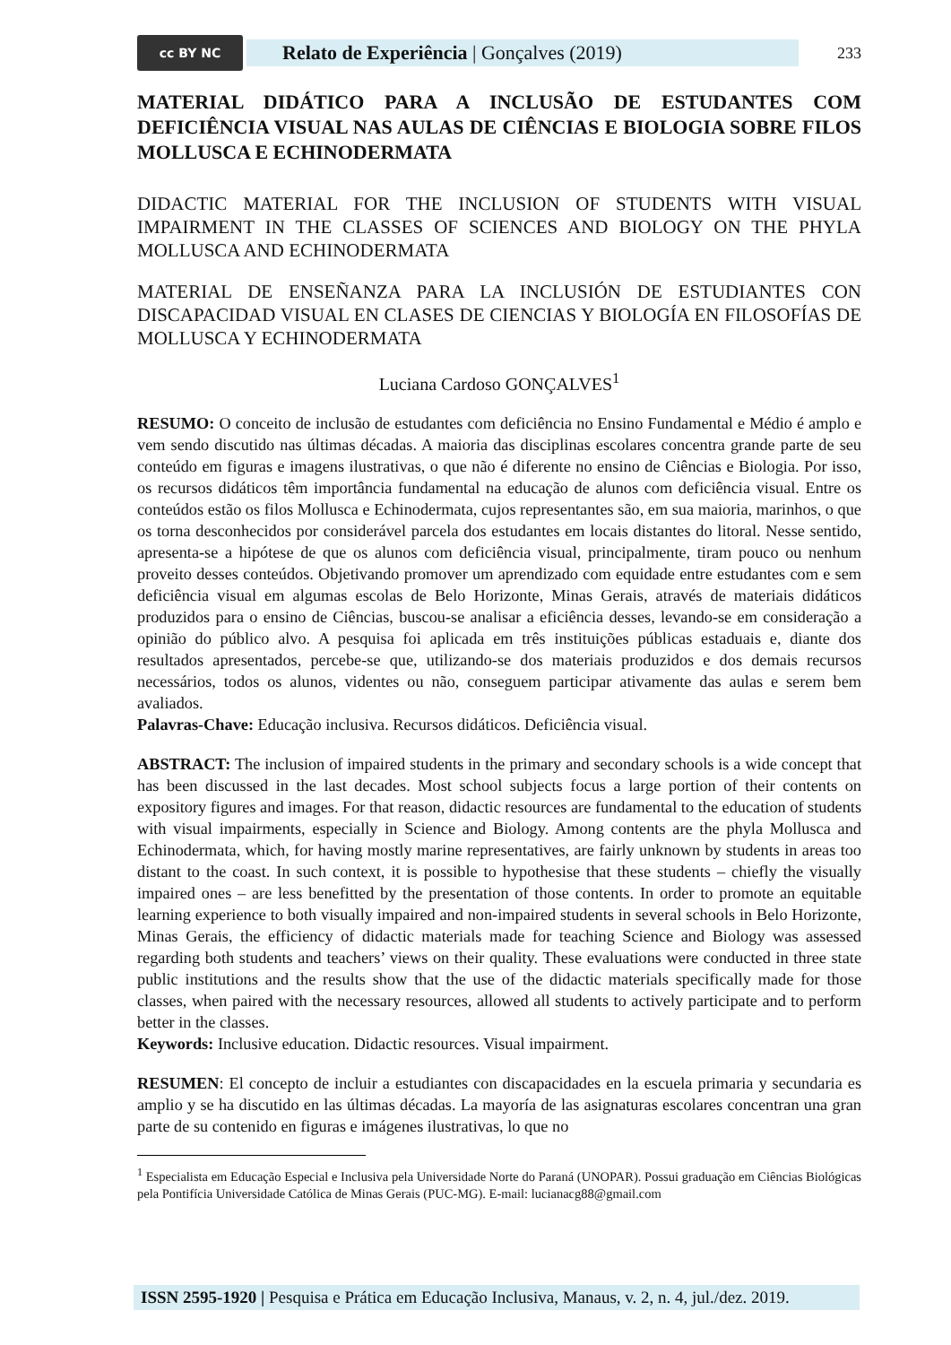cc BY NC
Relato de Experiência | Gonçalves (2019)
233
MATERIAL DIDÁTICO PARA A INCLUSÃO DE ESTUDANTES COM DEFICIÊNCIA VISUAL NAS AULAS DE CIÊNCIAS E BIOLOGIA SOBRE FILOS MOLLUSCA E ECHINODERMATA
DIDACTIC MATERIAL FOR THE INCLUSION OF STUDENTS WITH VISUAL IMPAIRMENT IN THE CLASSES OF SCIENCES AND BIOLOGY ON THE PHYLA MOLLUSCA AND ECHINODERMATA
MATERIAL DE ENSEÑANZA PARA LA INCLUSIÓN DE ESTUDIANTES CON DISCAPACIDAD VISUAL EN CLASES DE CIENCIAS Y BIOLOGÍA EN FILOSOFÍAS DE MOLLUSCA Y ECHINODERMATA
Luciana Cardoso GONÇALVES<sup>1</sup>
RESUMO: O conceito de inclusão de estudantes com deficiência no Ensino Fundamental e Médio é amplo e vem sendo discutido nas últimas décadas. A maioria das disciplinas escolares concentra grande parte de seu conteúdo em figuras e imagens ilustrativas, o que não é diferente no ensino de Ciências e Biologia. Por isso, os recursos didáticos têm importância fundamental na educação de alunos com deficiência visual. Entre os conteúdos estão os filos Mollusca e Echinodermata, cujos representantes são, em sua maioria, marinhos, o que os torna desconhecidos por considerável parcela dos estudantes em locais distantes do litoral. Nesse sentido, apresenta-se a hipótese de que os alunos com deficiência visual, principalmente, tiram pouco ou nenhum proveito desses conteúdos. Objetivando promover um aprendizado com equidade entre estudantes com e sem deficiência visual em algumas escolas de Belo Horizonte, Minas Gerais, através de materiais didáticos produzidos para o ensino de Ciências, buscou-se analisar a eficiência desses, levando-se em consideração a opinião do público alvo. A pesquisa foi aplicada em três instituições públicas estaduais e, diante dos resultados apresentados, percebe-se que, utilizando-se dos materiais produzidos e dos demais recursos necessários, todos os alunos, videntes ou não, conseguem participar ativamente das aulas e serem bem avaliados.
Palavras-Chave: Educação inclusiva. Recursos didáticos. Deficiência visual.
ABSTRACT: The inclusion of impaired students in the primary and secondary schools is a wide concept that has been discussed in the last decades. Most school subjects focus a large portion of their contents on expository figures and images. For that reason, didactic resources are fundamental to the education of students with visual impairments, especially in Science and Biology. Among contents are the phyla Mollusca and Echinodermata, which, for having mostly marine representatives, are fairly unknown by students in areas too distant to the coast. In such context, it is possible to hypothesise that these students – chiefly the visually impaired ones – are less benefitted by the presentation of those contents. In order to promote an equitable learning experience to both visually impaired and non-impaired students in several schools in Belo Horizonte, Minas Gerais, the efficiency of didactic materials made for teaching Science and Biology was assessed regarding both students and teachers’ views on their quality. These evaluations were conducted in three state public institutions and the results show that the use of the didactic materials specifically made for those classes, when paired with the necessary resources, allowed all students to actively participate and to perform better in the classes.
Keywords: Inclusive education. Didactic resources. Visual impairment.
RESUMEN: El concepto de incluir a estudiantes con discapacidades en la escuela primaria y secundaria es amplio y se ha discutido en las últimas décadas. La mayoría de las asignaturas escolares concentran una gran parte de su contenido en figuras e imágenes ilustrativas, lo que no
<sup>1</sup> Especialista em Educação Especial e Inclusiva pela Universidade Norte do Paraná (UNOPAR). Possui graduação em Ciências Biológicas pela Pontifícia Universidade Católica de Minas Gerais (PUC-MG). E-mail: lucianacg88@gmail.com
ISSN 2595-1920 | Pesquisa e Prática em Educação Inclusiva, Manaus, v. 2, n. 4, jul./dez. 2019.